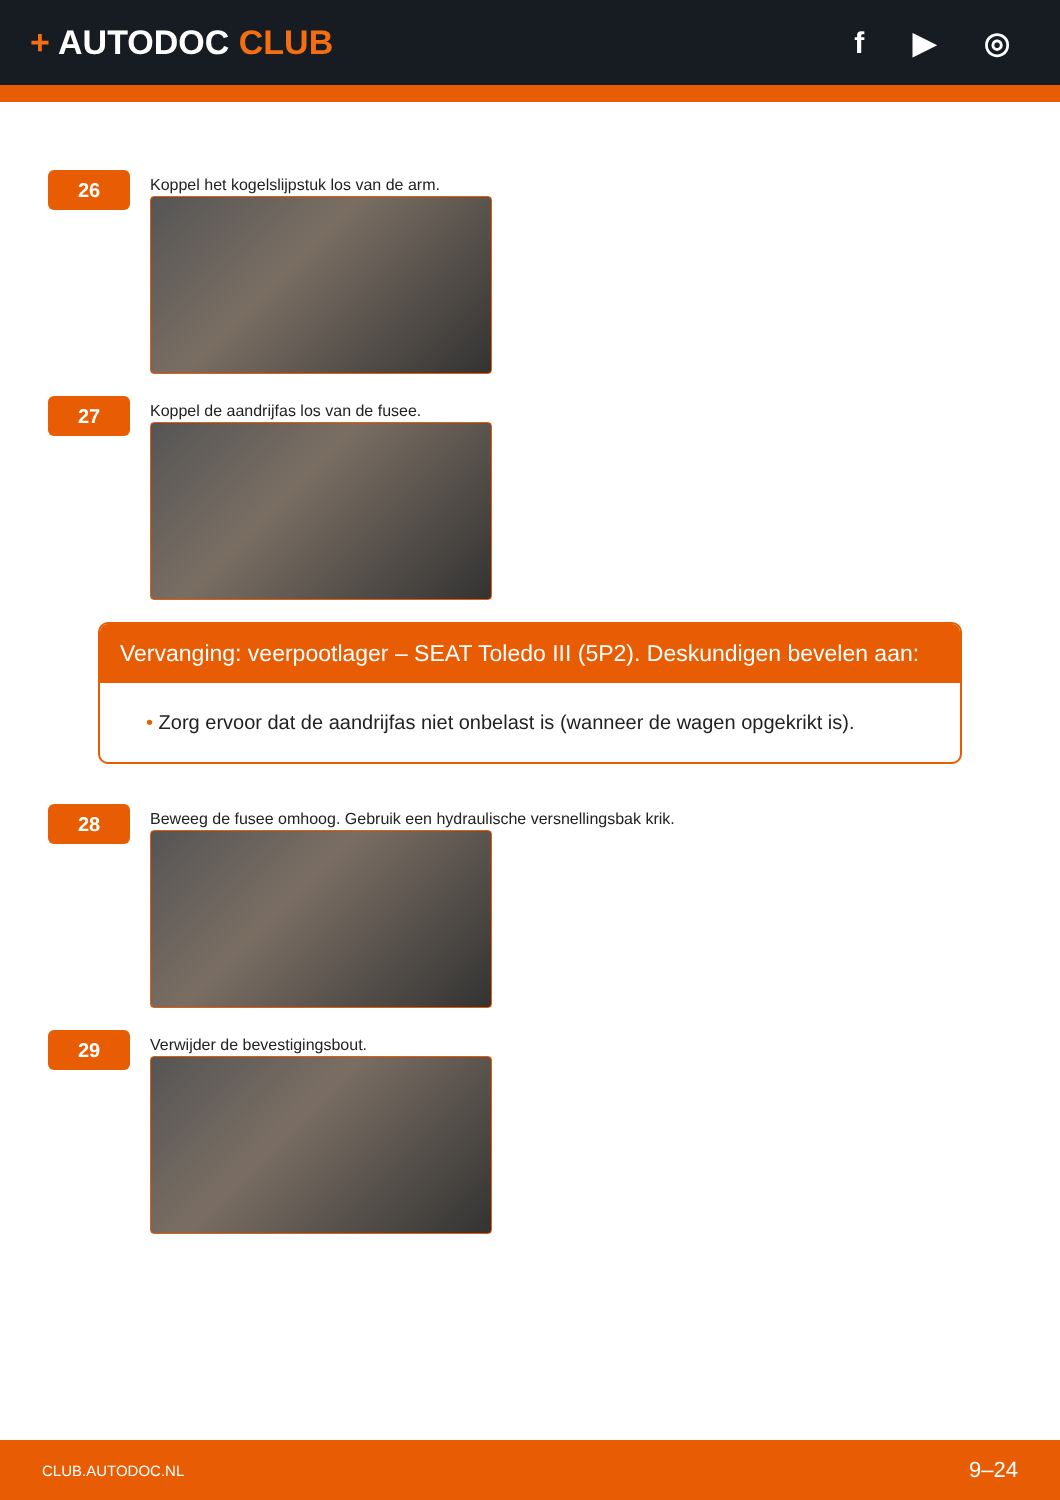+ AUTODOC CLUB f ▶ ◎
26
Koppel het kogelslijpstuk los van de arm.
27
Koppel de aandrijfas los van de fusee.
Vervanging: veerpootlager – SEAT Toledo III (5P2). Deskundigen bevelen aan:
• Zorg ervoor dat de aandrijfas niet onbelast is (wanneer de wagen opgekrikt is).
28
Beweeg de fusee omhoog. Gebruik een hydraulische versnellingsbak krik.
29
Verwijder de bevestigingsbout.
CLUB.AUTODOC.NL 9–24